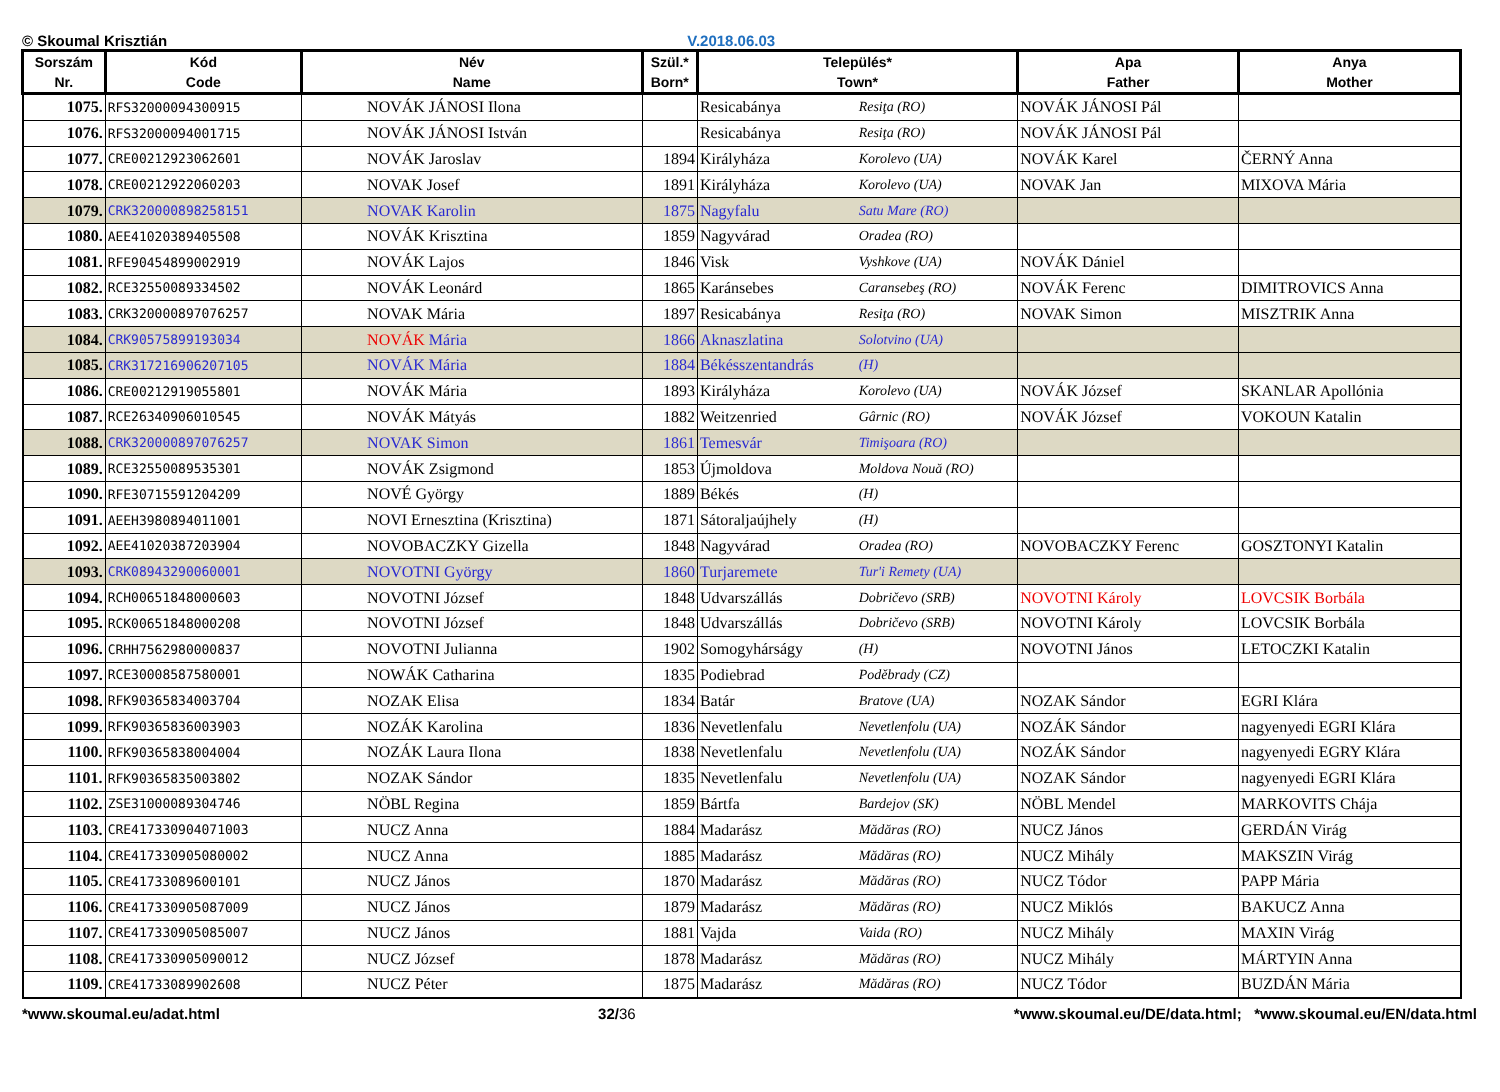© Skoumal Krisztián V.2018.06.03
| Sorszám Nr. | Kód Code | Név Name | Szül.* Born* | Település* Town* | | Apa Father | Anya Mother |
| --- | --- | --- | --- | --- | --- | --- | --- |
| 1075. | RFS32000094300915 | NOVÁK JÁNOSI Ilona | | Resicabánya | Resiţa (RO) | NOVÁK JÁNOSI Pál | |
| 1076. | RFS32000094001715 | NOVÁK JÁNOSI István | | Resicabánya | Resiţa (RO) | NOVÁK JÁNOSI Pál | |
| 1077. | CRE00212923062601 | NOVÁK Jaroslav | 1894 | Királyháza | Korolevo (UA) | NOVÁK Karel | ČERNÝ Anna |
| 1078. | CRE00212922060203 | NOVAK Josef | 1891 | Királyháza | Korolevo (UA) | NOVAK Jan | MIXOVA Mária |
| 1079. | CRK320000898258151 | NOVAK Karolin | 1875 | Nagyfalu | Satu Mare (RO) | | |
| 1080. | AEE41020389405508 | NOVÁK Krisztina | 1859 | Nagyvárad | Oradea (RO) | | |
| 1081. | RFE90454899002919 | NOVÁK Lajos | 1846 | Visk | Vyshkove (UA) | NOVÁK Dániel | |
| 1082. | RCE32550089334502 | NOVÁK Leonárd | 1865 | Karánsebes | Caransebeş (RO) | NOVÁK Ferenc | DIMITROVICS Anna |
| 1083. | CRK320000897076257 | NOVAK Mária | 1897 | Resicabánya | Resiţa (RO) | NOVAK Simon | MISZTRIK Anna |
| 1084. | CRK90575899193034 | NOVÁK Mária | 1866 | Aknaszlatina | Solotvino (UA) | | |
| 1085. | CRK317216906207105 | NOVÁK Mária | 1884 | Békésszentandrás | (H) | | |
| 1086. | CRE00212919055801 | NOVÁK Mária | 1893 | Királyháza | Korolevo (UA) | NOVÁK József | SKANLAR Apollónia |
| 1087. | RCE26340906010545 | NOVÁK Mátyás | 1882 | Weitzenried | Gârnic (RO) | NOVÁK József | VOKOUN Katalin |
| 1088. | CRK320000897076257 | NOVAK Simon | 1861 | Temesvár | Timişoara (RO) | | |
| 1089. | RCE32550089535301 | NOVÁK Zsigmond | 1853 | Újmoldova | Moldova Nouă (RO) | | |
| 1090. | RFE30715591204209 | NOVÉ György | 1889 | Békés | (H) | | |
| 1091. | AEEH3980894011001 | NOVI Ernesztina (Krisztina) | 1871 | Sátoraljaújhely | (H) | | |
| 1092. | AEE41020387203904 | NOVOBACZKY Gizella | 1848 | Nagyvárad | Oradea (RO) | NOVOBACZKY Ferenc | GOSZTONYI Katalin |
| 1093. | CRK08943290060001 | NOVOTNI György | 1860 | Turjaremete | Tur'i Remety (UA) | | |
| 1094. | RCH00651848000603 | NOVOTNI József | 1848 | Udvarszállás | Dobričevo (SRB) | NOVOTNI Károly | LOVCSIK Borbála |
| 1095. | RCK00651848000208 | NOVOTNI József | 1848 | Udvarszállás | Dobričevo (SRB) | NOVOTNI Károly | LOVCSIK Borbála |
| 1096. | CRHH7562980000837 | NOVOTNI Julianna | 1902 | Somogyhárságy | (H) | NOVOTNI János | LETOCZKI Katalin |
| 1097. | RCE30008587580001 | NOWÁK Catharina | 1835 | Podiebrad | Poděbrady (CZ) | | |
| 1098. | RFK90365834003704 | NOZAK Elisa | 1834 | Batár | Bratove (UA) | NOZAK Sándor | EGRI Klára |
| 1099. | RFK90365836003903 | NOZÁK Karolina | 1836 | Nevetlenfalu | Nevetlenfolu (UA) | NOZÁK Sándor | nagyenyedi EGRI Klára |
| 1100. | RFK90365838004004 | NOZÁK Laura Ilona | 1838 | Nevetlenfalu | Nevetlenfolu (UA) | NOZÁK Sándor | nagyenyedi EGRY Klára |
| 1101. | RFK90365835003802 | NOZAK Sándor | 1835 | Nevetlenfalu | Nevetlenfolu (UA) | NOZAK Sándor | nagyenyedi EGRI Klára |
| 1102. | ZSE31000089304746 | NÖBL Regina | 1859 | Bártfa | Bardejov (SK) | NÖBL Mendel | MARKOVITS Chája |
| 1103. | CRE417330904071003 | NUCZ Anna | 1884 | Madarász | Mădăras (RO) | NUCZ János | GERDÁN Virág |
| 1104. | CRE417330905080002 | NUCZ Anna | 1885 | Madarász | Mădăras (RO) | NUCZ Mihály | MAKSZIN Virág |
| 1105. | CRE41733089600101 | NUCZ János | 1870 | Madarász | Mădăras (RO) | NUCZ Tódor | PAPP Mária |
| 1106. | CRE417330905087009 | NUCZ János | 1879 | Madarász | Mădăras (RO) | NUCZ Miklós | BAKUCZ Anna |
| 1107. | CRE417330905085007 | NUCZ János | 1881 | Vajda | Vaida (RO) | NUCZ Mihály | MAXIN Virág |
| 1108. | CRE417330905090012 | NUCZ József | 1878 | Madarász | Mădăras (RO) | NUCZ Mihály | MÁRTYIN Anna |
| 1109. | CRE41733089902608 | NUCZ Péter | 1875 | Madarász | Mădăras (RO) | NUCZ Tódor | BUZDÁN Mária |
*www.skoumal.eu/adat.html 32/36 *www.skoumal.eu/DE/data.html; *www.skoumal.eu/EN/data.html